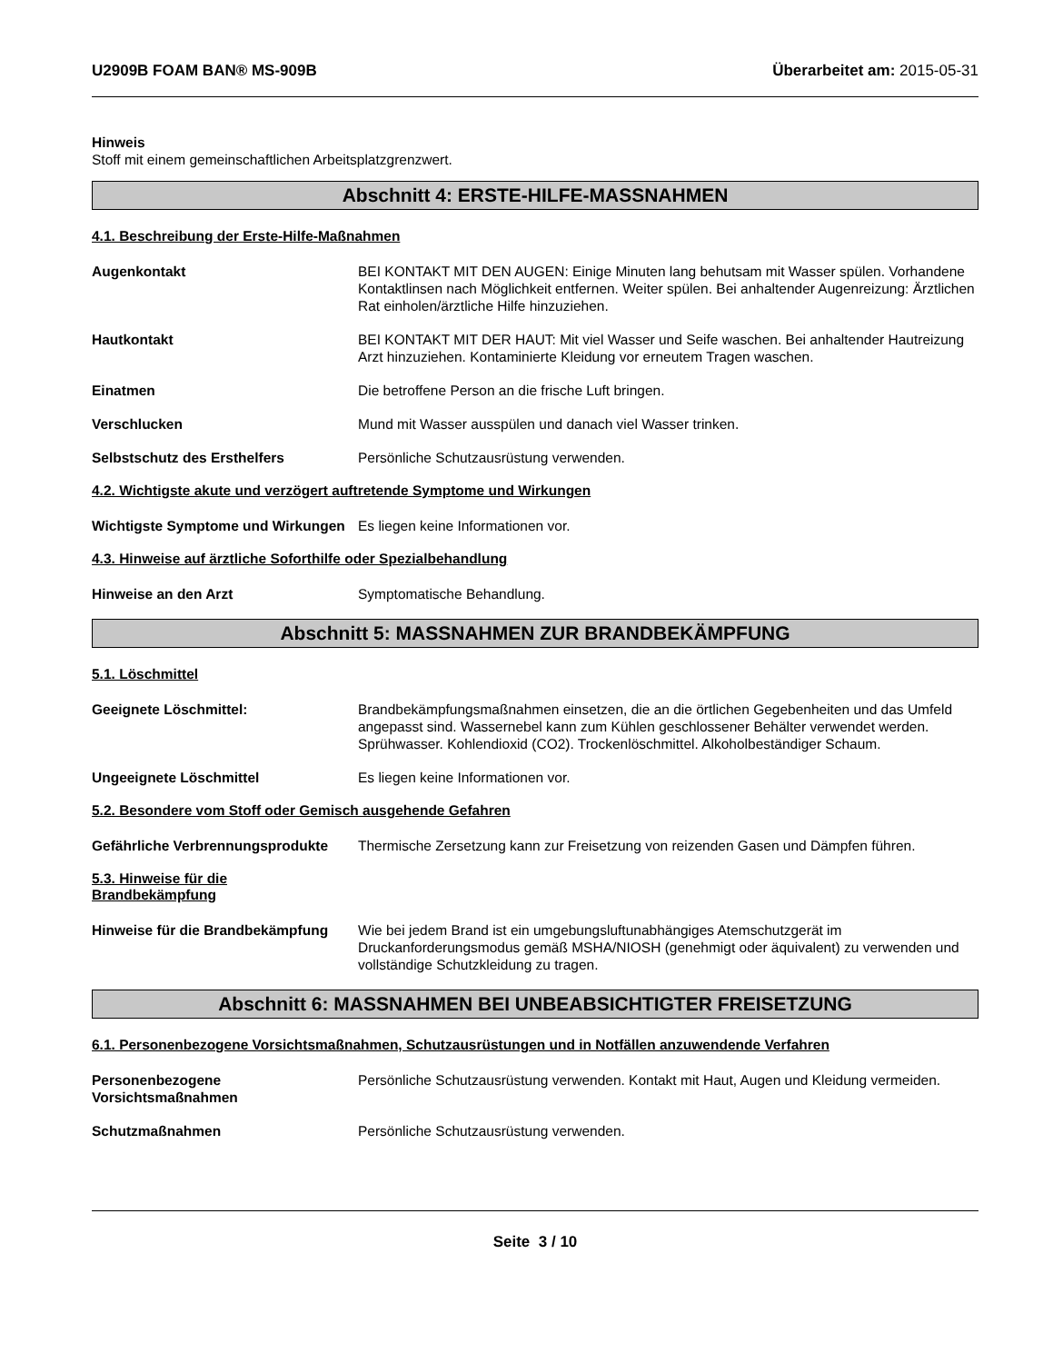U2909B FOAM BAN® MS-909B Überarbeitet am: 2015-05-31
Hinweis
Stoff mit einem gemeinschaftlichen Arbeitsplatzgrenzwert.
Abschnitt 4: ERSTE-HILFE-MASSNAHMEN
4.1. Beschreibung der Erste-Hilfe-Maßnahmen
Augenkontakt BEI KONTAKT MIT DEN AUGEN: Einige Minuten lang behutsam mit Wasser spülen. Vorhandene Kontaktlinsen nach Möglichkeit entfernen. Weiter spülen. Bei anhaltender Augenreizung: Ärztlichen Rat einholen/ärztliche Hilfe hinzuziehen.
Hautkontakt BEI KONTAKT MIT DER HAUT: Mit viel Wasser und Seife waschen. Bei anhaltender Hautreizung Arzt hinzuziehen. Kontaminierte Kleidung vor erneutem Tragen waschen.
Einatmen Die betroffene Person an die frische Luft bringen.
Verschlucken Mund mit Wasser ausspülen und danach viel Wasser trinken.
Selbstschutz des Ersthelfers Persönliche Schutzausrüstung verwenden.
4.2. Wichtigste akute und verzögert auftretende Symptome und Wirkungen
Wichtigste Symptome und Wirkungen
Es liegen keine Informationen vor.
4.3. Hinweise auf ärztliche Soforthilfe oder Spezialbehandlung
Hinweise an den Arzt Symptomatische Behandlung.
Abschnitt 5: MASSNAHMEN ZUR BRANDBEKÄMPFUNG
5.1. Löschmittel
Geeignete Löschmittel: Brandbekämpfungsmaßnahmen einsetzen, die an die örtlichen Gegebenheiten und das Umfeld angepasst sind. Wassernebel kann zum Kühlen geschlossener Behälter verwendet werden. Sprühwasser. Kohlendioxid (CO2). Trockenlöschmittel. Alkoholbeständiger Schaum.
Ungeeignete Löschmittel Es liegen keine Informationen vor.
5.2. Besondere vom Stoff oder Gemisch ausgehende Gefahren
Gefährliche Verbrennungsprodukte
Thermische Zersetzung kann zur Freisetzung von reizenden Gasen und Dämpfen führen.
5.3. Hinweise für die Brandbekämpfung
Hinweise für die Brandbekämpfung
Wie bei jedem Brand ist ein umgebungsluftunabhängiges Atemschutzgerät im Druckanforderungsmodus gemäß MSHA/NIOSH (genehmigt oder äquivalent) zu verwenden und vollständige Schutzkleidung zu tragen.
Abschnitt 6: MASSNAHMEN BEI UNBEABSICHTIGTER FREISETZUNG
6.1. Personenbezogene Vorsichtsmaßnahmen, Schutzausrüstungen und in Notfällen anzuwendende Verfahren
Personenbezogene Vorsichtsmaßnahmen
Persönliche Schutzausrüstung verwenden. Kontakt mit Haut, Augen und Kleidung vermeiden.
Schutzmaßnahmen Persönliche Schutzausrüstung verwenden.
Seite 3 / 10